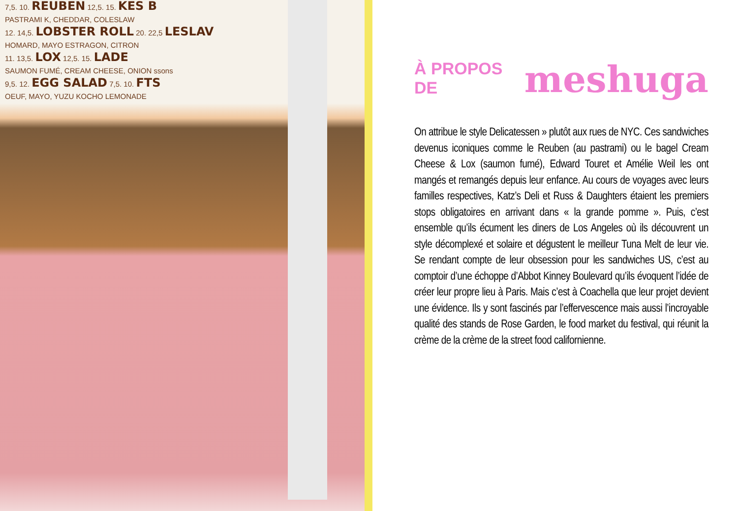7,5. 10. REUBEN 12,5. 15. KES B
PASTRAMI K, CHEDDAR, COLESLAW
12. 14,5. LOBSTER ROLL 20. 22,5 LESLAV
HOMARD, MAYO ESTRAGON, CITRON
11. 13,5. LOX 12,5. 15. LADE
SAUMON FUMÉ, CREAM CHEESE, ONION ssons
9,5. 12. EGG SALAD 7,5. 10. FTS
OEUF, MAYO, YUZU KOCHO LEMONADE
À PROPOS DE meshuga
On attribue le style Delicatessen » plutôt aux rues de NYC. Ces sandwiches devenus iconiques comme le Reuben (au pastrami) ou le bagel Cream Cheese & Lox (saumon fumé), Edward Touret et Amélie Weil les ont mangés et remangés depuis leur enfance. Au cours de voyages avec leurs familles respectives, Katz’s Deli et Russ & Daughters étaient les premiers stops obligatoires en arrivant dans « la grande pomme ». Puis, c’est ensemble qu’ils écument les diners de Los Angeles où ils découvrent un style décomplexé et solaire et dégustent le meilleur Tuna Melt de leur vie. Se rendant compte de leur obsession pour les sandwiches US, c’est au comptoir d’une échoppe d’Abbot Kinney Boulevard qu’ils évoquent l’idée de créer leur propre lieu à Paris. Mais c’est à Coachella que leur projet devient une évidence. Ils y sont fascinés par l’effervescence mais aussi l’incroyable qualité des stands de Rose Garden, le food market du festival, qui réunit la crème de la crème de la street food californienne.